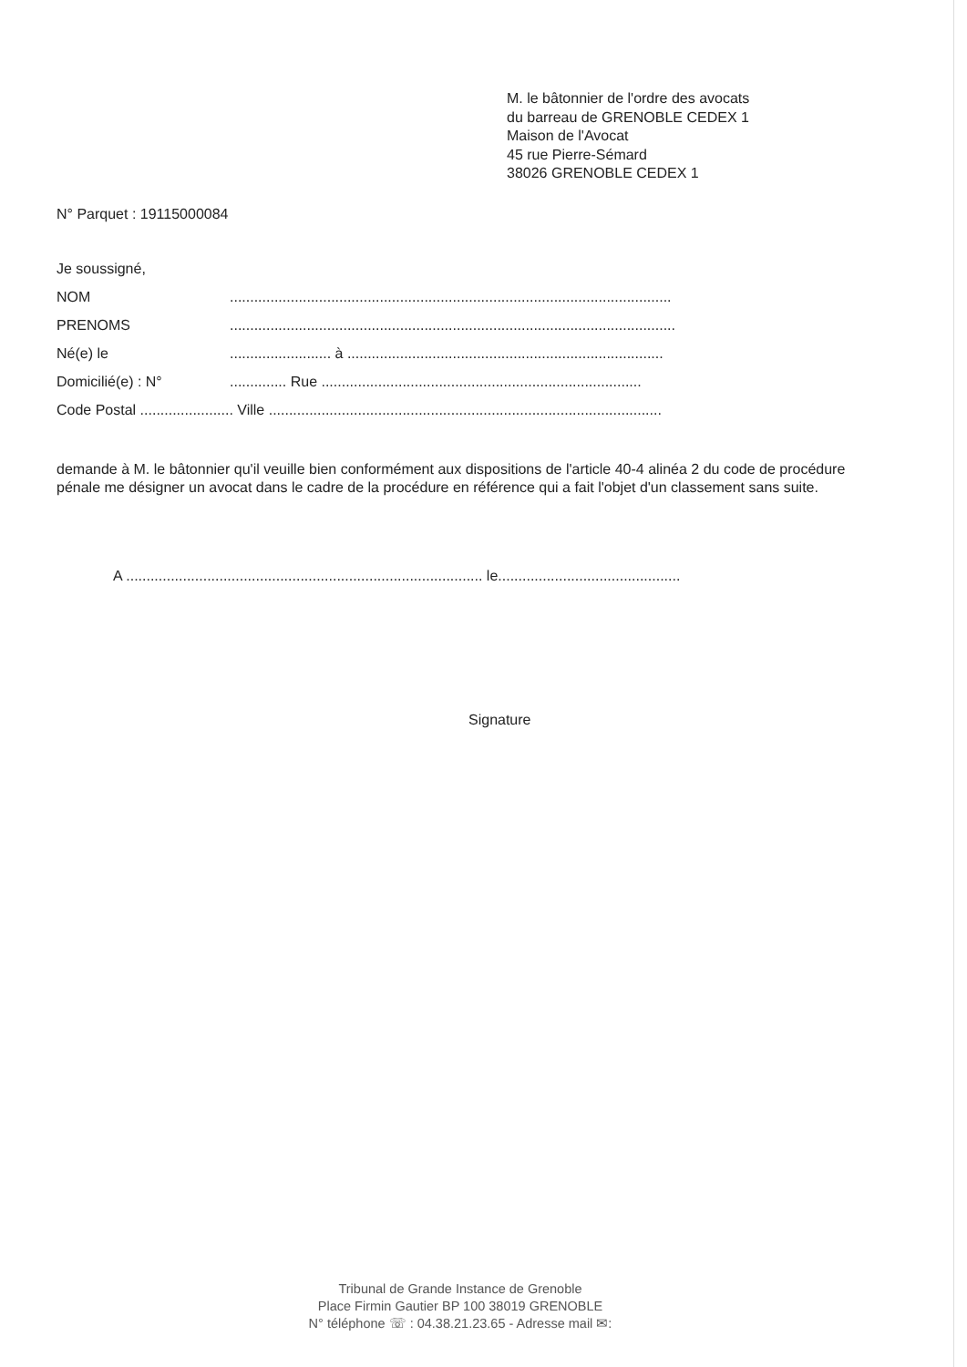M. le bâtonnier de l'ordre des avocats
du barreau de GRENOBLE CEDEX 1
Maison de l'Avocat
45 rue Pierre-Sémard
38026 GRENOBLE CEDEX 1
N° Parquet : 19115000084
Je soussigné,
NOM.............................................................................................................
PRENOMS..............................................................................................................
Né(e) le......................... à ..............................................................................
Domicilié(e) : N°.............. Rue ...............................................................................
Code Postal ....................... Ville .................................................................................................
demande à M. le bâtonnier qu'il veuille bien conformément aux dispositions de l'article 40-4 alinéa 2 du code de procédure pénale me désigner un avocat dans le cadre de la procédure en référence qui a fait l'objet d'un classement sans suite.
A ........................................................................................ le.............................................
Signature
Tribunal de Grande Instance de Grenoble
Place Firmin Gautier BP 100 38019 GRENOBLE
N° téléphone ☏ : 04.38.21.23.65 - Adresse mail ✉: